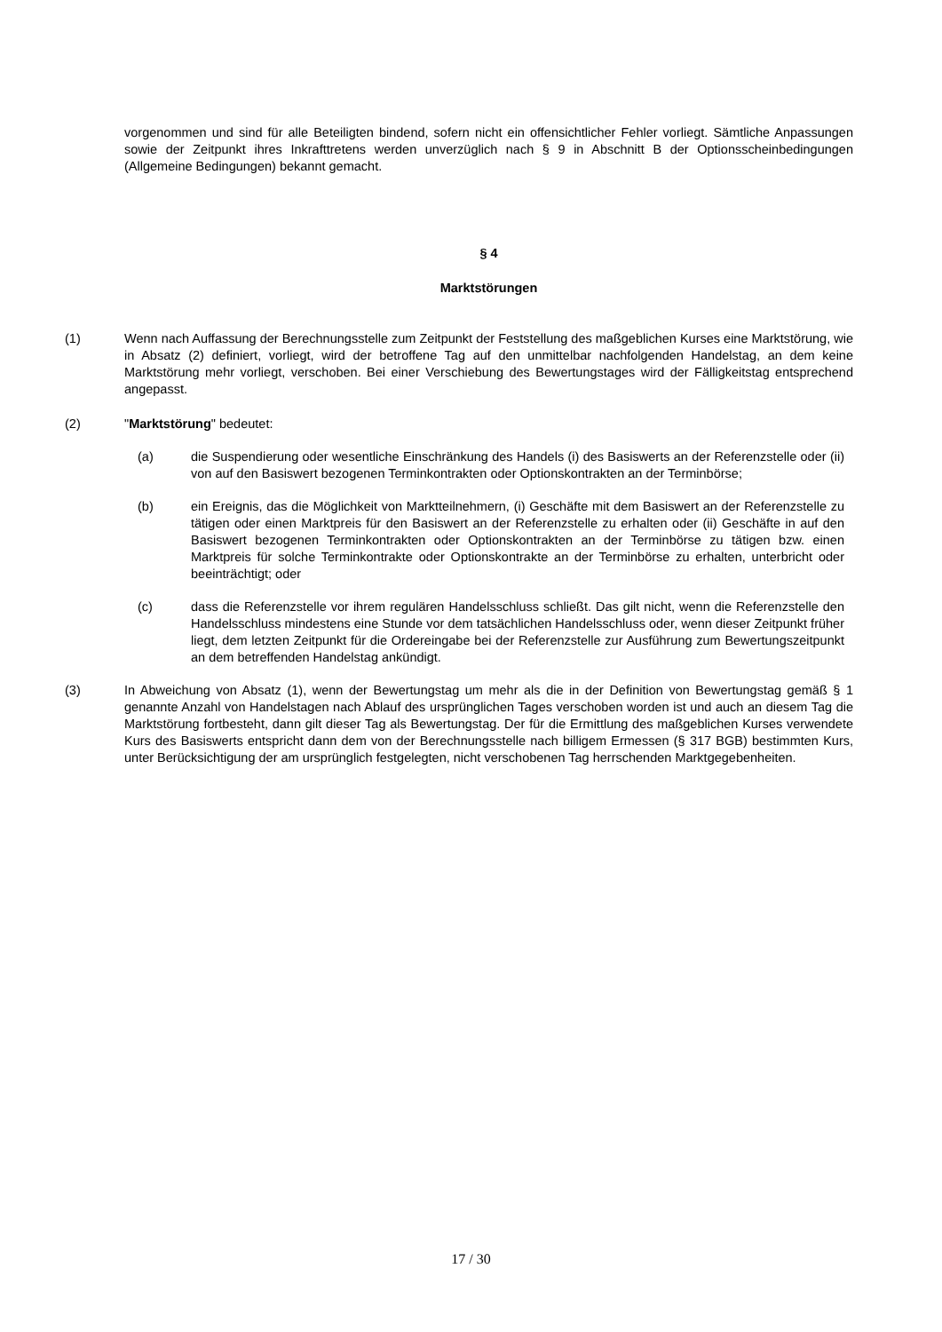vorgenommen und sind für alle Beteiligten bindend, sofern nicht ein offensichtlicher Fehler vorliegt. Sämtliche Anpassungen sowie der Zeitpunkt ihres Inkrafttretens werden unverzüglich nach § 9 in Abschnitt B der Optionsscheinbedingungen (Allgemeine Bedingungen) bekannt gemacht.
§ 4
Marktstörungen
(1) Wenn nach Auffassung der Berechnungsstelle zum Zeitpunkt der Feststellung des maßgeblichen Kurses eine Marktstörung, wie in Absatz (2) definiert, vorliegt, wird der betroffene Tag auf den unmittelbar nachfolgenden Handelstag, an dem keine Marktstörung mehr vorliegt, verschoben. Bei einer Verschiebung des Bewertungstages wird der Fälligkeitstag entsprechend angepasst.
(2) "Marktstörung" bedeutet:
(a) die Suspendierung oder wesentliche Einschränkung des Handels (i) des Basiswerts an der Referenzstelle oder (ii) von auf den Basiswert bezogenen Terminkontrakten oder Optionskontrakten an der Terminbörse;
(b) ein Ereignis, das die Möglichkeit von Marktteilnehmern, (i) Geschäfte mit dem Basiswert an der Referenzstelle zu tätigen oder einen Marktpreis für den Basiswert an der Referenzstelle zu erhalten oder (ii) Geschäfte in auf den Basiswert bezogenen Terminkontrakten oder Optionskontrakten an der Terminbörse zu tätigen bzw. einen Marktpreis für solche Terminkontrakte oder Optionskontrakte an der Terminbörse zu erhalten, unterbricht oder beeinträchtigt; oder
(c) dass die Referenzstelle vor ihrem regulären Handelsschluss schließt. Das gilt nicht, wenn die Referenzstelle den Handelsschluss mindestens eine Stunde vor dem tatsächlichen Handelsschluss oder, wenn dieser Zeitpunkt früher liegt, dem letzten Zeitpunkt für die Ordereingabe bei der Referenzstelle zur Ausführung zum Bewertungszeitpunkt an dem betreffenden Handelstag ankündigt.
(3) In Abweichung von Absatz (1), wenn der Bewertungstag um mehr als die in der Definition von Bewertungstag gemäß § 1 genannte Anzahl von Handelstagen nach Ablauf des ursprünglichen Tages verschoben worden ist und auch an diesem Tag die Marktstörung fortbesteht, dann gilt dieser Tag als Bewertungstag. Der für die Ermittlung des maßgeblichen Kurses verwendete Kurs des Basiswerts entspricht dann dem von der Berechnungsstelle nach billigem Ermessen (§ 317 BGB) bestimmten Kurs, unter Berücksichtigung der am ursprünglich festgelegten, nicht verschobenen Tag herrschenden Marktgegebenheiten.
17 / 30